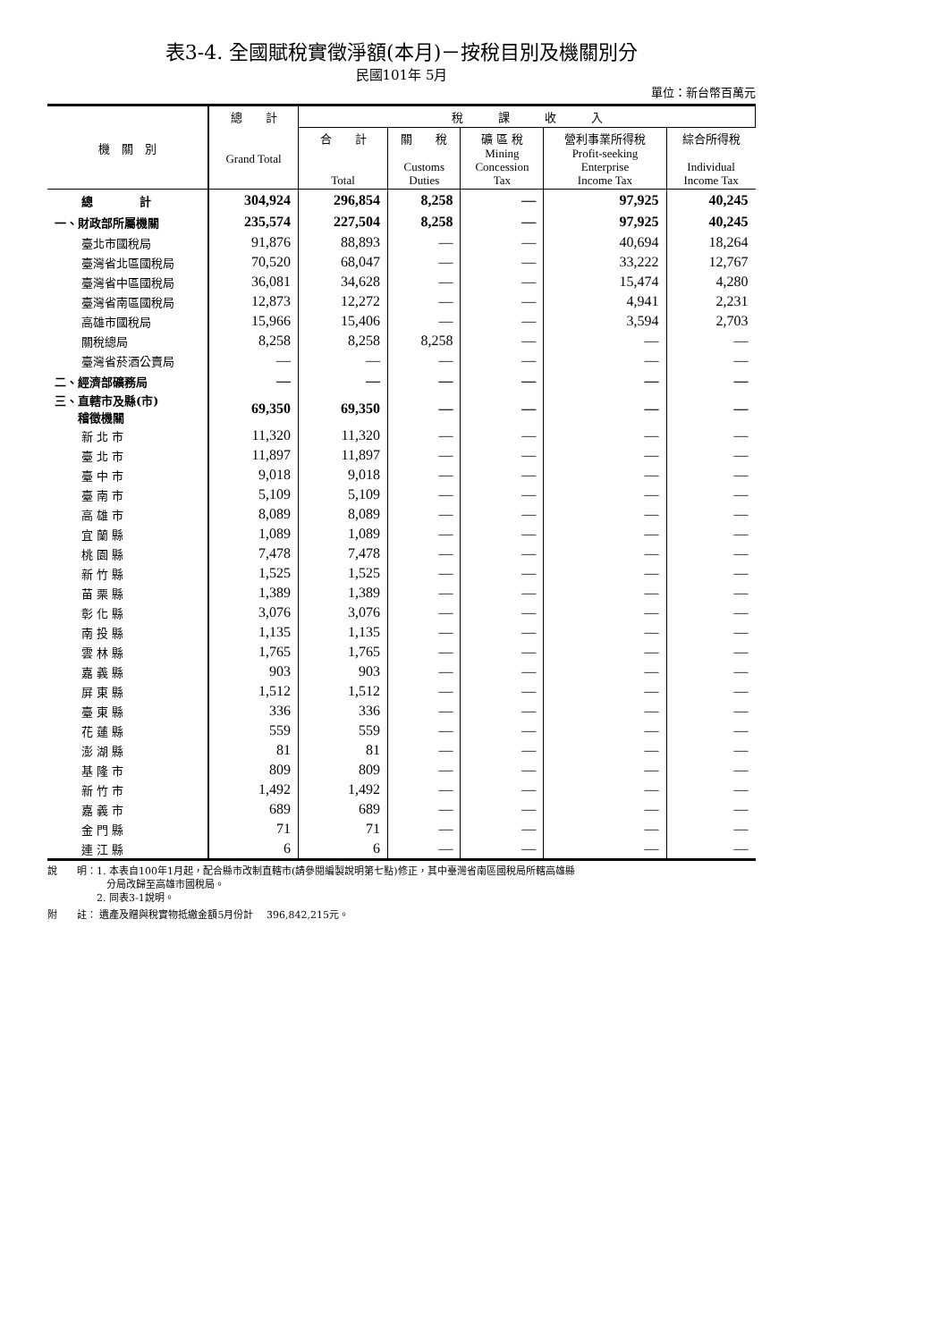表3-4. 全國賦稅實徵淨額(本月)－按稅目別及機關別分
民國101年 5月
單位：新台幣百萬元
| 機 關 別 | 總 計 Grand Total | 稅 課 收 入 | | | | |
| --- | --- | --- | --- | --- | --- | --- |
| | | 合 計 Total | 關 稅 Customs Duties | 礦 區 稅 Mining Concession Tax | 營利事業所得稅 Profit-seeking Enterprise Income Tax | 綜合所得稅 Individual Income Tax |
| 總 計 | 304,924 | 296,854 | 8,258 | — | 97,925 | 40,245 |
| 一、財政部所屬機關 | 235,574 | 227,504 | 8,258 | — | 97,925 | 40,245 |
| 臺北市國稅局 | 91,876 | 88,893 | — | — | 40,694 | 18,264 |
| 臺灣省北區國稅局 | 70,520 | 68,047 | — | — | 33,222 | 12,767 |
| 臺灣省中區國稅局 | 36,081 | 34,628 | — | — | 15,474 | 4,280 |
| 臺灣省南區國稅局 | 12,873 | 12,272 | — | — | 4,941 | 2,231 |
| 高雄市國稅局 | 15,966 | 15,406 | — | — | 3,594 | 2,703 |
| 關稅總局 | 8,258 | 8,258 | 8,258 | — | — | — |
| 臺灣省菸酒公賣局 | — | — | — | — | — | — |
| 二、經濟部礦務局 | — | — | — | — | — | — |
| 三、直轄市及縣(市) 稽徵機關 | 69,350 | 69,350 | — | — | — | — |
| 新 北 市 | 11,320 | 11,320 | — | — | — | — |
| 臺 北 市 | 11,897 | 11,897 | — | — | — | — |
| 臺 中 市 | 9,018 | 9,018 | — | — | — | — |
| 臺 南 市 | 5,109 | 5,109 | — | — | — | — |
| 高 雄 市 | 8,089 | 8,089 | — | — | — | — |
| 宜 蘭 縣 | 1,089 | 1,089 | — | — | — | — |
| 桃 園 縣 | 7,478 | 7,478 | — | — | — | — |
| 新 竹 縣 | 1,525 | 1,525 | — | — | — | — |
| 苗 栗 縣 | 1,389 | 1,389 | — | — | — | — |
| 彰 化 縣 | 3,076 | 3,076 | — | — | — | — |
| 南 投 縣 | 1,135 | 1,135 | — | — | — | — |
| 雲 林 縣 | 1,765 | 1,765 | — | — | — | — |
| 嘉 義 縣 | 903 | 903 | — | — | — | — |
| 屏 東 縣 | 1,512 | 1,512 | — | — | — | — |
| 臺 東 縣 | 336 | 336 | — | — | — | — |
| 花 蓮 縣 | 559 | 559 | — | — | — | — |
| 澎 湖 縣 | 81 | 81 | — | — | — | — |
| 基 隆 市 | 809 | 809 | — | — | — | — |
| 新 竹 市 | 1,492 | 1,492 | — | — | — | — |
| 嘉 義 市 | 689 | 689 | — | — | — | — |
| 金 門 縣 | 71 | 71 | — | — | — | — |
| 連 江 縣 | 6 | 6 | — | — | — | — |
說　　明：1. 本表自100年1月起，配合縣市改制直轄市(請參閱編製說明第七點)修正，其中臺灣省南區國稅局所轄高雄縣
　　　　　　分局改歸至高雄市國稅局。
　　　　　2. 同表3-1說明。
附　　註： 遺產及贈與稅實物抵繳金額5月份計　 396,842,215元。